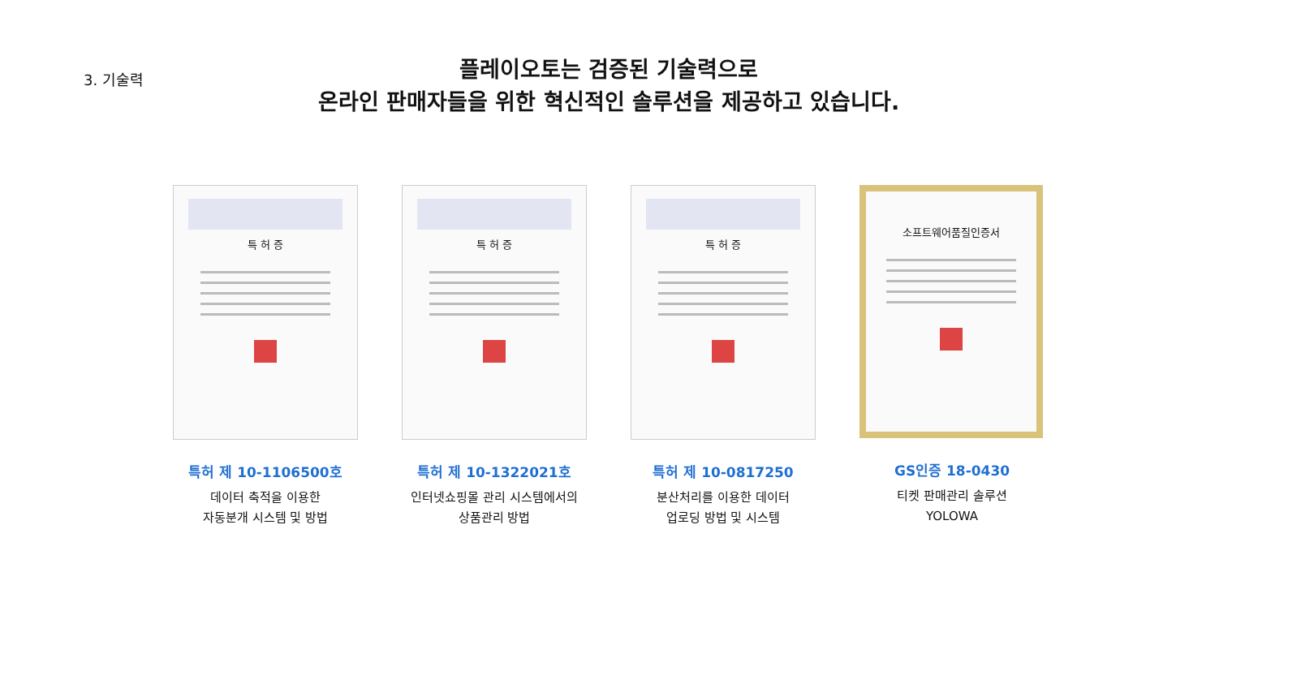3. 기술력
플레이오토는 검증된 기술력으로
온라인 판매자들을 위한 혁신적인 솔루션을 제공하고 있습니다.
특 허 증
특허 제 10-1106500호
데이터 축적을 이용한
자동분개 시스템 및 방법
특 허 증
특허 제 10-1322021호
인터넷쇼핑몰 관리 시스템에서의
상품관리 방법
특 허 증
특허 제 10-0817250
분산처리를 이용한 데이터
업로딩 방법 및 시스템
소프트웨어품질인증서
GS인증 18-0430
티켓 판매관리 솔루션
YOLOWA